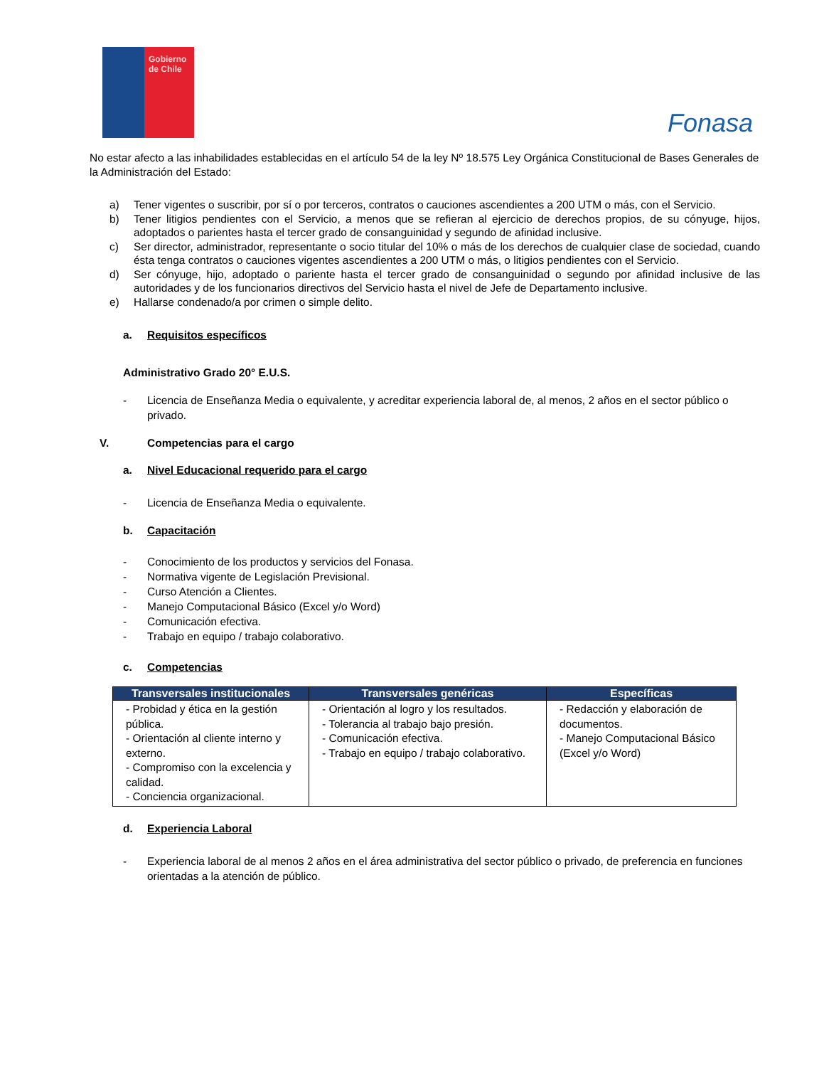Gobierno de Chile
Fonasa
No estar afecto a las inhabilidades establecidas en el artículo 54 de la ley Nº 18.575 Ley Orgánica Constitucional de Bases Generales de la Administración del Estado:
a) Tener vigentes o suscribir, por sí o por terceros, contratos o cauciones ascendientes a 200 UTM o más, con el Servicio.
b) Tener litigios pendientes con el Servicio, a menos que se refieran al ejercicio de derechos propios, de su cónyuge, hijos, adoptados o parientes hasta el tercer grado de consanguinidad y segundo de afinidad inclusive.
c) Ser director, administrador, representante o socio titular del 10% o más de los derechos de cualquier clase de sociedad, cuando ésta tenga contratos o cauciones vigentes ascendientes a 200 UTM o más, o litigios pendientes con el Servicio.
d) Ser cónyuge, hijo, adoptado o pariente hasta el tercer grado de consanguinidad o segundo por afinidad inclusive de las autoridades y de los funcionarios directivos del Servicio hasta el nivel de Jefe de Departamento inclusive.
e) Hallarse condenado/a por crimen o simple delito.
a. Requisitos específicos
Administrativo Grado 20° E.U.S.
- Licencia de Enseñanza Media o equivalente, y acreditar experiencia laboral de, al menos, 2 años en el sector público o privado.
V. Competencias para el cargo
a. Nivel Educacional requerido para el cargo
- Licencia de Enseñanza Media o equivalente.
b. Capacitación
- Conocimiento de los productos y servicios del Fonasa.
- Normativa vigente de Legislación Previsional.
- Curso Atención a Clientes.
- Manejo Computacional Básico (Excel y/o Word)
- Comunicación efectiva.
- Trabajo en equipo / trabajo colaborativo.
c. Competencias
| Transversales institucionales | Transversales genéricas | Específicas |
| --- | --- | --- |
| - Probidad y ética en la gestión pública. - Orientación al cliente interno y externo. - Compromiso con la excelencia y calidad. - Conciencia organizacional. | - Orientación al logro y los resultados. - Tolerancia al trabajo bajo presión. - Comunicación efectiva. - Trabajo en equipo / trabajo colaborativo. | - Redacción y elaboración de documentos. - Manejo Computacional Básico (Excel y/o Word) |
d. Experiencia Laboral
- Experiencia laboral de al menos 2 años en el área administrativa del sector público o privado, de preferencia en funciones orientadas a la atención de público.